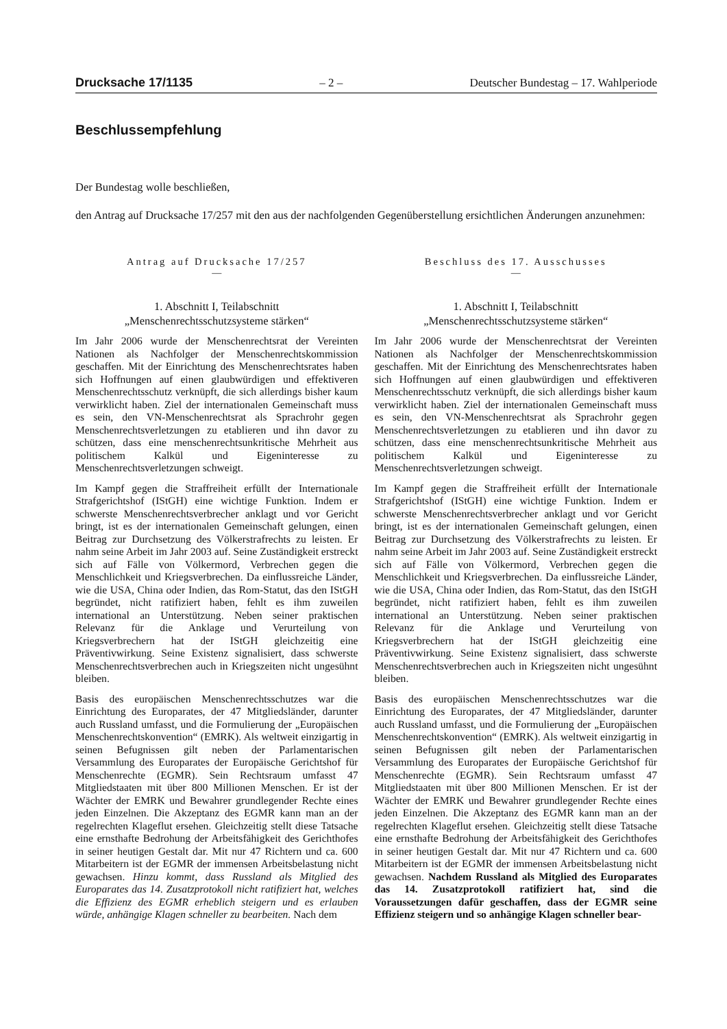Drucksache 17/1135 – 2 – Deutscher Bundestag – 17. Wahlperiode
Beschlussempfehlung
Der Bundestag wolle beschließen,
den Antrag auf Drucksache 17/257 mit den aus der nachfolgenden Gegenüberstellung ersichtlichen Änderungen anzunehmen:
Antrag auf Drucksache 17/257
—
1. Abschnitt I, Teilabschnitt
„Menschenrechtsschutzsysteme stärken“
Im Jahr 2006 wurde der Menschenrechtsrat der Vereinten Nationen als Nachfolger der Menschenrechtskommission geschaffen. Mit der Einrichtung des Menschenrechtsrates haben sich Hoffnungen auf einen glaubwürdigen und effektiveren Menschenrechtsschutz verknüpft, die sich allerdings bisher kaum verwirklicht haben. Ziel der internationalen Gemeinschaft muss es sein, den VN-Menschenrechtsrat als Sprachrohr gegen Menschenrechtsverletzungen zu etablieren und ihn davor zu schützen, dass eine menschenrechtsunkritische Mehrheit aus politischem Kalkül und Eigeninteresse zu Menschenrechtsverletzungen schweigt.
Im Kampf gegen die Straffreiheit erfüllt der Internationale Strafgerichtshof (IStGH) eine wichtige Funktion. Indem er schwerste Menschenrechtsverbrecher anklagt und vor Gericht bringt, ist es der internationalen Gemeinschaft gelungen, einen Beitrag zur Durchsetzung des Völkerstrafrechts zu leisten. Er nahm seine Arbeit im Jahr 2003 auf. Seine Zuständigkeit erstreckt sich auf Fälle von Völkermord, Verbrechen gegen die Menschlichkeit und Kriegsverbrechen. Da einflussreiche Länder, wie die USA, China oder Indien, das Rom-Statut, das den IStGH begründet, nicht ratifiziert haben, fehlt es ihm zuweilen international an Unterstützung. Neben seiner praktischen Relevanz für die Anklage und Verurteilung von Kriegsverbrechern hat der IStGH gleichzeitig eine Präventivwirkung. Seine Existenz signalisiert, dass schwerste Menschenrechtsverbrechen auch in Kriegszeiten nicht ungesühnt bleiben.
Basis des europäischen Menschenrechtsschutzes war die Einrichtung des Europarates, der 47 Mitgliedsländer, darunter auch Russland umfasst, und die Formulierung der „Europäischen Menschenrechtskonvention“ (EMRK). Als weltweit einzigartig in seinen Befugnissen gilt neben der Parlamentarischen Versammlung des Europarates der Europäische Gerichtshof für Menschenrechte (EGMR). Sein Rechtsraum umfasst 47 Mitgliedstaaten mit über 800 Millionen Menschen. Er ist der Wächter der EMRK und Bewahrer grundlegender Rechte eines jeden Einzelnen. Die Akzeptanz des EGMR kann man an der regelrechten Klageflut ersehen. Gleichzeitig stellt diese Tatsache eine ernsthafte Bedrohung der Arbeitsfähigkeit des Gerichthofes in seiner heutigen Gestalt dar. Mit nur 47 Richtern und ca. 600 Mitarbeitern ist der EGMR der immensen Arbeitsbelastung nicht gewachsen. Hinzu kommt, dass Russland als Mitglied des Europarates das 14. Zusatzprotokoll nicht ratifiziert hat, welches die Effizienz des EGMR erheblich steigern und es erlauben würde, anhängige Klagen schneller zu bearbeiten. Nach dem
Beschluss des 17. Ausschusses
—
1. Abschnitt I, Teilabschnitt
„Menschenrechtsschutzsysteme stärken“
Im Jahr 2006 wurde der Menschenrechtsrat der Vereinten Nationen als Nachfolger der Menschenrechtskommission geschaffen. Mit der Einrichtung des Menschenrechtsrates haben sich Hoffnungen auf einen glaubwürdigen und effektiveren Menschenrechtsschutz verknüpft, die sich allerdings bisher kaum verwirklicht haben. Ziel der internationalen Gemeinschaft muss es sein, den VN-Menschenrechtsrat als Sprachrohr gegen Menschenrechtsverletzungen zu etablieren und ihn davor zu schützen, dass eine menschenrechtsunkritische Mehrheit aus politischem Kalkül und Eigeninteresse zu Menschenrechtsverletzungen schweigt.
Im Kampf gegen die Straffreiheit erfüllt der Internationale Strafgerichtshof (IStGH) eine wichtige Funktion. Indem er schwerste Menschenrechtsverbrecher anklagt und vor Gericht bringt, ist es der internationalen Gemeinschaft gelungen, einen Beitrag zur Durchsetzung des Völkerstrafrechts zu leisten. Er nahm seine Arbeit im Jahr 2003 auf. Seine Zuständigkeit erstreckt sich auf Fälle von Völkermord, Verbrechen gegen die Menschlichkeit und Kriegsverbrechen. Da einflussreiche Länder, wie die USA, China oder Indien, das Rom-Statut, das den IStGH begründet, nicht ratifiziert haben, fehlt es ihm zuweilen international an Unterstützung. Neben seiner praktischen Relevanz für die Anklage und Verurteilung von Kriegsverbrechern hat der IStGH gleichzeitig eine Präventivwirkung. Seine Existenz signalisiert, dass schwerste Menschenrechtsverbrechen auch in Kriegszeiten nicht ungesühnt bleiben.
Basis des europäischen Menschenrechtsschutzes war die Einrichtung des Europarates, der 47 Mitgliedsländer, darunter auch Russland umfasst, und die Formulierung der „Europäischen Menschenrechtskonvention“ (EMRK). Als weltweit einzigartig in seinen Befugnissen gilt neben der Parlamentarischen Versammlung des Europarates der Europäische Gerichtshof für Menschenrechte (EGMR). Sein Rechtsraum umfasst 47 Mitgliedstaaten mit über 800 Millionen Menschen. Er ist der Wächter der EMRK und Bewahrer grundlegender Rechte eines jeden Einzelnen. Die Akzeptanz des EGMR kann man an der regelrechten Klageflut ersehen. Gleichzeitig stellt diese Tatsache eine ernsthafte Bedrohung der Arbeitsfähigkeit des Gerichthofes in seiner heutigen Gestalt dar. Mit nur 47 Richtern und ca. 600 Mitarbeitern ist der EGMR der immensen Arbeitsbelastung nicht gewachsen. Nachdem Russland als Mitglied des Europarates das 14. Zusatzprotokoll ratifiziert hat, sind die Voraussetzungen dafür geschaffen, dass der EGMR seine Effizienz steigern und so anhängige Klagen schneller bear-